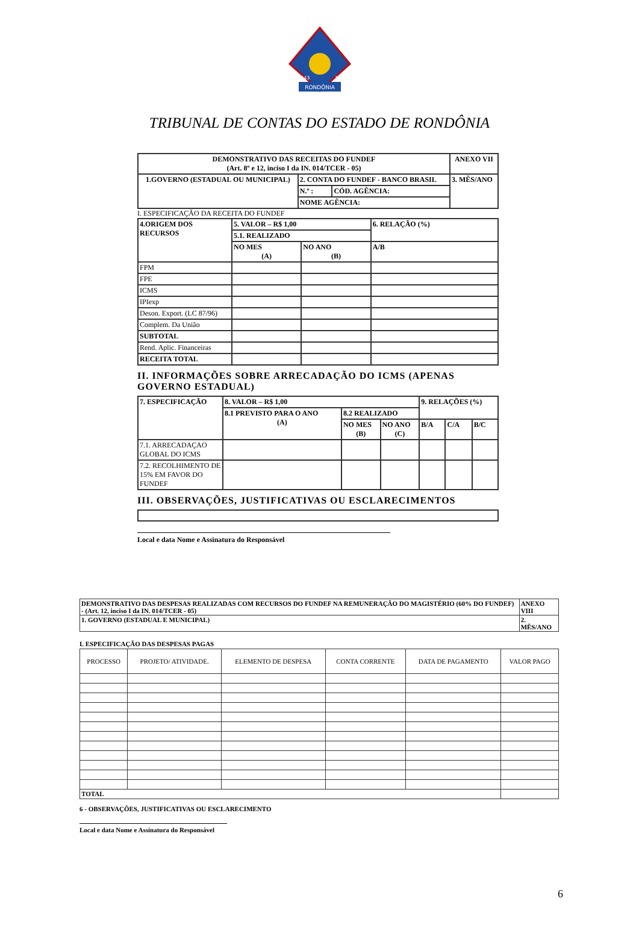RONDÔNIA
1943
1981
TRIBUNAL DE CONTAS DO ESTADO DE RONDÔNIA
| DEMONSTRATIVO DAS RECEITAS DO FUNDEF (Art. 8º e 12, inciso I da IN. 014/TCER - 05) | | | ANEXO VII |
| 1.GOVERNO (ESTADUAL OU MUNICIPAL) | 2. CONTA DO FUNDEF - BANCO BRASIL | | 3. MÊS/ANO |
| | N.º : | CÓD. AGÊNCIA: | |
| | NOME AGÊNCIA: | | |
I. ESPECIFICAÇÃO DA RECEITA DO FUNDEF
| 4.ORIGEM DOS RECURSOS | 5. VALOR – R$ 1,00 | | 6. RELAÇÃO (%) |
| | 5.1. REALIZADO | | |
| | NO MES (A) | NO ANO (B) | A/B |
| FPM | | | |
| FPE | | | |
| ICMS | | | |
| IPIexp | | | |
| Deson. Export. (LC 87/96) | | | |
| Complem. Da União | | | |
| SUBTOTAL | | | |
| Rend. Aplic. Financeiras | | | |
| RECEITA TOTAL | | | |
II. INFORMAÇÕES SOBRE ARRECADAÇÃO DO ICMS (APENAS GOVERNO ESTADUAL)
| 7. ESPECIFICAÇÃO | 8. VALOR – R$ 1,00 | | | 9. RELAÇÕES (%) | | |
| | 8.1 PREVISTO PARA O ANO (A) | 8.2 REALIZADO | | | | |
| | | NO MES (B) | NO ANO (C) | B/A | C/A | B/C |
| 7.1. ARRECADAÇAO GLOBAL DO ICMS | | | | | | |
| 7.2. RECOLHIMENTO DE 15% EM FAVOR DO FUNDEF | | | | | | |
III. OBSERVAÇÕES, JUSTIFICATIVAS OU ESCLARECIMENTOS
Local e data Nome e Assinatura do Responsável
| DEMONSTRATIVO DAS DESPESAS REALIZADAS COM RECURSOS DO FUNDEF NA REMUNERAÇÃO DO MAGISTÉRIO (60% DO FUNDEF) - (Art. 12, inciso I da IN. 014/TCER - 05) | ANEXO VIII |
| 1. GOVERNO (ESTADUAL E MUNICIPAL) | 2. MÊS/ANO |
I. ESPECIFICAÇÃO DAS DESPESAS PAGAS
| PROCESSO | PROJETO/ ATIVIDADE. | ELEMENTO DE DESPESA | CONTA CORRENTE | DATA DE PAGAMENTO | VALOR PAGO |
| TOTAL | | | | | |
6 - OBSERVAÇÕES, JUSTIFICATIVAS OU ESCLARECIMENTO
Local e data Nome e Assinatura do Responsável
6